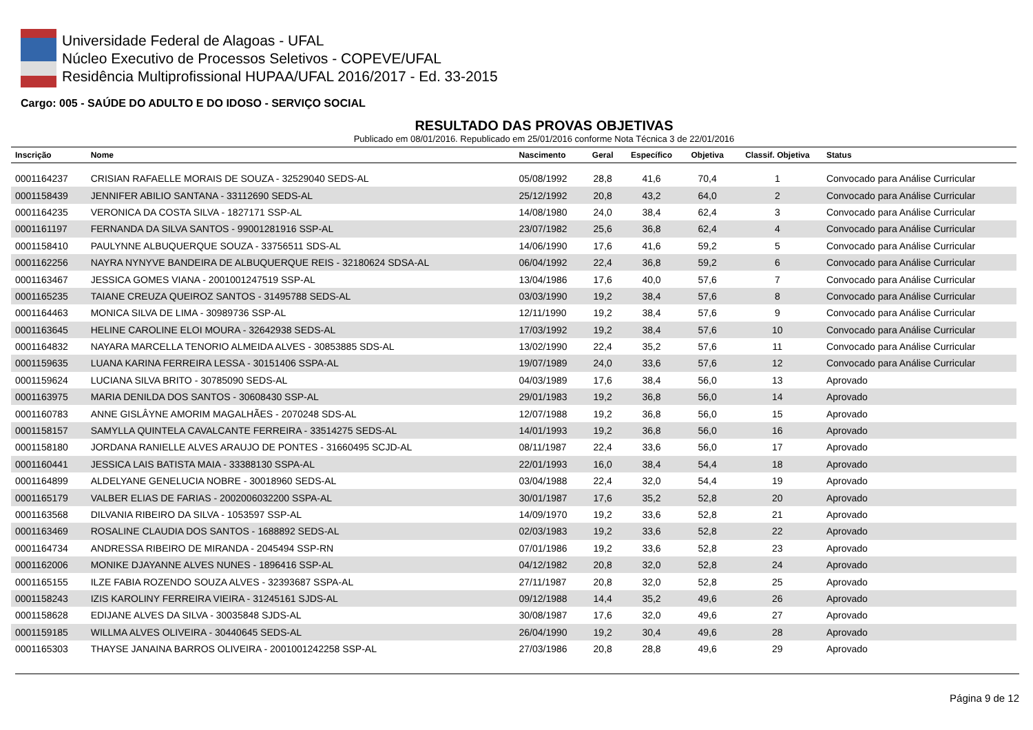Universidade Federal de Alagoas - UFAL
Núcleo Executivo de Processos Seletivos - COPEVE/UFAL
Residência Multiprofissional HUPAA/UFAL 2016/2017 - Ed. 33-2015
Cargo: 005 - SAÚDE DO ADULTO E DO IDOSO - SERVIÇO SOCIAL
RESULTADO DAS PROVAS OBJETIVAS
Publicado em 08/01/2016. Republicado em 25/01/2016 conforme Nota Técnica 3 de 22/01/2016
| Inscrição | Nome | Nascimento | Geral | Específico | Objetiva | Classif. Objetiva | Status |
| --- | --- | --- | --- | --- | --- | --- | --- |
| 0001164237 | CRISIAN RAFAELLE MORAIS DE SOUZA - 32529040 SEDS-AL | 05/08/1992 | 28,8 | 41,6 | 70,4 | 1 | Convocado para Análise Curricular |
| 0001158439 | JENNIFER ABILIO SANTANA - 33112690 SEDS-AL | 25/12/1992 | 20,8 | 43,2 | 64,0 | 2 | Convocado para Análise Curricular |
| 0001164235 | VERONICA DA COSTA SILVA - 1827171 SSP-AL | 14/08/1980 | 24,0 | 38,4 | 62,4 | 3 | Convocado para Análise Curricular |
| 0001161197 | FERNANDA DA SILVA SANTOS - 99001281916 SSP-AL | 23/07/1982 | 25,6 | 36,8 | 62,4 | 4 | Convocado para Análise Curricular |
| 0001158410 | PAULYNNE ALBUQUERQUE SOUZA - 33756511 SDS-AL | 14/06/1990 | 17,6 | 41,6 | 59,2 | 5 | Convocado para Análise Curricular |
| 0001162256 | NAYRA NYNYVE BANDEIRA DE ALBUQUERQUE REIS - 32180624 SDSA-AL | 06/04/1992 | 22,4 | 36,8 | 59,2 | 6 | Convocado para Análise Curricular |
| 0001163467 | JESSICA GOMES VIANA - 2001001247519 SSP-AL | 13/04/1986 | 17,6 | 40,0 | 57,6 | 7 | Convocado para Análise Curricular |
| 0001165235 | TAIANE CREUZA QUEIROZ SANTOS - 31495788 SEDS-AL | 03/03/1990 | 19,2 | 38,4 | 57,6 | 8 | Convocado para Análise Curricular |
| 0001164463 | MONICA SILVA DE LIMA - 30989736 SSP-AL | 12/11/1990 | 19,2 | 38,4 | 57,6 | 9 | Convocado para Análise Curricular |
| 0001163645 | HELINE CAROLINE ELOI MOURA - 32642938 SEDS-AL | 17/03/1992 | 19,2 | 38,4 | 57,6 | 10 | Convocado para Análise Curricular |
| 0001164832 | NAYARA MARCELLA TENORIO ALMEIDA ALVES - 30853885 SDS-AL | 13/02/1990 | 22,4 | 35,2 | 57,6 | 11 | Convocado para Análise Curricular |
| 0001159635 | LUANA KARINA FERREIRA LESSA - 30151406 SSPA-AL | 19/07/1989 | 24,0 | 33,6 | 57,6 | 12 | Convocado para Análise Curricular |
| 0001159624 | LUCIANA SILVA BRITO - 30785090 SEDS-AL | 04/03/1989 | 17,6 | 38,4 | 56,0 | 13 | Aprovado |
| 0001163975 | MARIA DENILDA DOS SANTOS - 30608430 SSP-AL | 29/01/1983 | 19,2 | 36,8 | 56,0 | 14 | Aprovado |
| 0001160783 | ANNE GISLÂYNE AMORIM MAGALHÃES - 2070248 SDS-AL | 12/07/1988 | 19,2 | 36,8 | 56,0 | 15 | Aprovado |
| 0001158157 | SAMYLLA QUINTELA CAVALCANTE FERREIRA - 33514275 SEDS-AL | 14/01/1993 | 19,2 | 36,8 | 56,0 | 16 | Aprovado |
| 0001158180 | JORDANA RANIELLE ALVES ARAUJO DE PONTES - 31660495 SCJD-AL | 08/11/1987 | 22,4 | 33,6 | 56,0 | 17 | Aprovado |
| 0001160441 | JESSICA LAIS BATISTA MAIA - 33388130 SSPA-AL | 22/01/1993 | 16,0 | 38,4 | 54,4 | 18 | Aprovado |
| 0001164899 | ALDELYANE GENELUCIA NOBRE - 30018960 SEDS-AL | 03/04/1988 | 22,4 | 32,0 | 54,4 | 19 | Aprovado |
| 0001165179 | VALBER ELIAS DE FARIAS - 2002006032200 SSPA-AL | 30/01/1987 | 17,6 | 35,2 | 52,8 | 20 | Aprovado |
| 0001163568 | DILVANIA RIBEIRO DA SILVA - 1053597 SSP-AL | 14/09/1970 | 19,2 | 33,6 | 52,8 | 21 | Aprovado |
| 0001163469 | ROSALINE CLAUDIA DOS SANTOS - 1688892 SEDS-AL | 02/03/1983 | 19,2 | 33,6 | 52,8 | 22 | Aprovado |
| 0001164734 | ANDRESSA RIBEIRO DE MIRANDA - 2045494 SSP-RN | 07/01/1986 | 19,2 | 33,6 | 52,8 | 23 | Aprovado |
| 0001162006 | MONIKE DJAYANNE ALVES NUNES - 1896416 SSP-AL | 04/12/1982 | 20,8 | 32,0 | 52,8 | 24 | Aprovado |
| 0001165155 | ILZE FABIA ROZENDO SOUZA ALVES - 32393687 SSPA-AL | 27/11/1987 | 20,8 | 32,0 | 52,8 | 25 | Aprovado |
| 0001158243 | IZIS KAROLINY FERREIRA VIEIRA - 31245161 SJDS-AL | 09/12/1988 | 14,4 | 35,2 | 49,6 | 26 | Aprovado |
| 0001158628 | EDIJANE ALVES DA SILVA - 30035848 SJDS-AL | 30/08/1987 | 17,6 | 32,0 | 49,6 | 27 | Aprovado |
| 0001159185 | WILLMA ALVES OLIVEIRA - 30440645 SEDS-AL | 26/04/1990 | 19,2 | 30,4 | 49,6 | 28 | Aprovado |
| 0001165303 | THAYSE JANAINA BARROS OLIVEIRA - 2001001242258 SSP-AL | 27/03/1986 | 20,8 | 28,8 | 49,6 | 29 | Aprovado |
Página 9 de 12